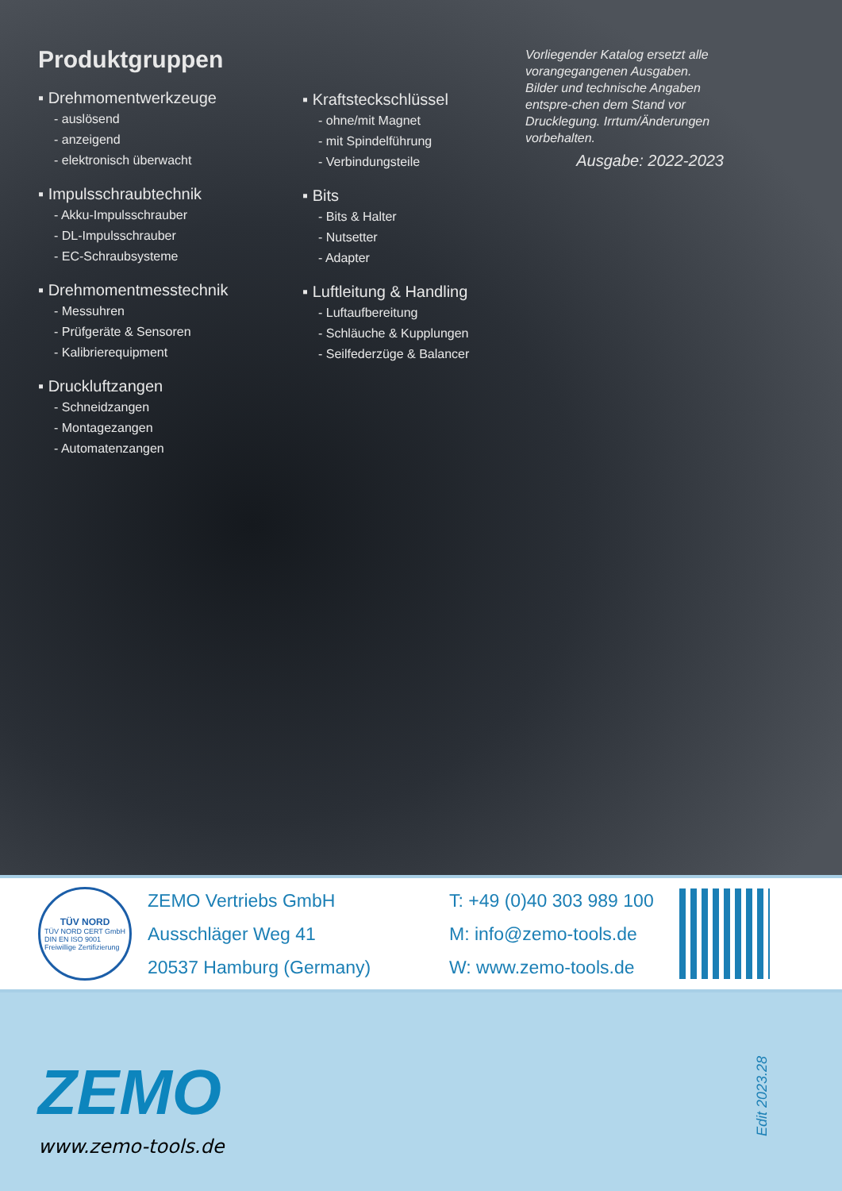Produktgruppen
▪ Drehmomentwerkzeuge
- auslösend
- anzeigend
- elektronisch überwacht
▪ Impulsschraubtechnik
- Akku-Impulsschrauber
- DL-Impulsschrauber
- EC-Schraubsysteme
▪ Drehmomentmesstechnik
- Messuhren
- Prüfgeräte & Sensoren
- Kalibrierequipment
▪ Druckluftzangen
- Schneidzangen
- Montagezangen
- Automatenzangen
▪ Kraftsteckschlüssel
- ohne/mit Magnet
- mit Spindelführung
- Verbindungsteile
▪ Bits
- Bits & Halter
- Nutsetter
- Adapter
▪ Luftleitung & Handling
- Luftaufbereitung
- Schläuche & Kupplungen
- Seilfederzüge & Balancer
Vorliegender Katalog ersetzt alle vorangegangenen Ausgaben. Bilder und technische Angaben entspre-chen dem Stand vor Drucklegung. Irrtum/Änderungen vorbehalten.
Ausgabe: 2022-2023
TÜV NORD
TÜV NORD CERT GmbH
DIN EN ISO 9001
Freiwillige Zertifizierung
ZEMO Vertriebs GmbH
Ausschläger Weg 41
20537 Hamburg (Germany)
T: +49 (0)40 303 989 100
M: info@zemo-tools.de
W: www.zemo-tools.de
ZEMO
www.zemo-tools.de
Edit 2023.28